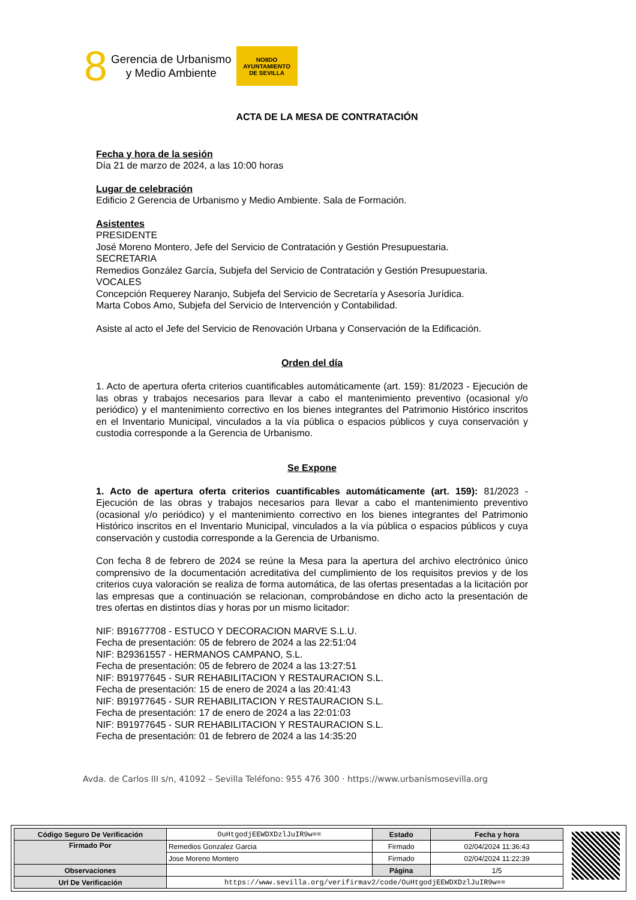8
Gerencia de Urbanismo
y Medio Ambiente
NO8DO
AYUNTAMIENTO
DE SEVILLA
ACTA DE LA MESA DE CONTRATACIÓN
Fecha y hora de la sesión
Día 21 de marzo de 2024, a las 10:00 horas
Lugar de celebración
Edificio 2 Gerencia de Urbanismo y Medio Ambiente. Sala de Formación.
Asistentes
PRESIDENTE
José Moreno Montero, Jefe del Servicio de Contratación y Gestión Presupuestaria.
SECRETARIA
Remedios González García, Subjefa del Servicio de Contratación y Gestión Presupuestaria.
VOCALES
Concepción Requerey Naranjo, Subjefa del Servicio de Secretaría y Asesoría Jurídica.
Marta Cobos Amo, Subjefa del Servicio de Intervención y Contabilidad.
Asiste al acto el Jefe del Servicio de Renovación Urbana y Conservación de la Edificación.
Orden del día
1. Acto de apertura oferta criterios cuantificables automáticamente (art. 159): 81/2023 - Ejecución de las obras y trabajos necesarios para llevar a cabo el mantenimiento preventivo (ocasional y/o periódico) y el mantenimiento correctivo en los bienes integrantes del Patrimonio Histórico inscritos en el Inventario Municipal, vinculados a la vía pública o espacios públicos y cuya conservación y custodia corresponde a la Gerencia de Urbanismo.
Se Expone
1. Acto de apertura oferta criterios cuantificables automáticamente (art. 159): 81/2023 - Ejecución de las obras y trabajos necesarios para llevar a cabo el mantenimiento preventivo (ocasional y/o periódico) y el mantenimiento correctivo en los bienes integrantes del Patrimonio Histórico inscritos en el Inventario Municipal, vinculados a la vía pública o espacios públicos y cuya conservación y custodia corresponde a la Gerencia de Urbanismo.
Con fecha 8 de febrero de 2024 se reúne la Mesa para la apertura del archivo electrónico único comprensivo de la documentación acreditativa del cumplimiento de los requisitos previos y de los criterios cuya valoración se realiza de forma automática, de las ofertas presentadas a la licitación por las empresas que a continuación se relacionan, comprobándose en dicho acto la presentación de tres ofertas en distintos días y horas por un mismo licitador:
NIF: B91677708 - ESTUCO Y DECORACION MARVE S.L.U.
Fecha de presentación: 05 de febrero de 2024 a las 22:51:04
NIF: B29361557 - HERMANOS CAMPANO, S.L.
Fecha de presentación: 05 de febrero de 2024 a las 13:27:51
NIF: B91977645 - SUR REHABILITACION Y RESTAURACION S.L.
Fecha de presentación: 15 de enero de 2024 a las 20:41:43
NIF: B91977645 - SUR REHABILITACION Y RESTAURACION S.L.
Fecha de presentación: 17 de enero de 2024 a las 22:01:03
NIF: B91977645 - SUR REHABILITACION Y RESTAURACION S.L.
Fecha de presentación: 01 de febrero de 2024 a las 14:35:20
Avda. de Carlos III s/n, 41092 – Sevilla Teléfono: 955 476 300 · https://www.urbanismosevilla.org
| Código Seguro De Verificación | OuHtgodjEEWDXDzlJuIR9w== | Estado | Fecha y hora |
| Firmado Por | Remedios Gonzalez Garcia | Firmado | 02/04/2024 11:36:43 |
| | Jose Moreno Montero | Firmado | 02/04/2024 11:22:39 |
| Observaciones | | Página | 1/5 |
| Url De Verificación | https://www.sevilla.org/verifirmav2/code/OuHtgodjEEWDXDzlJuIR9w== | | |